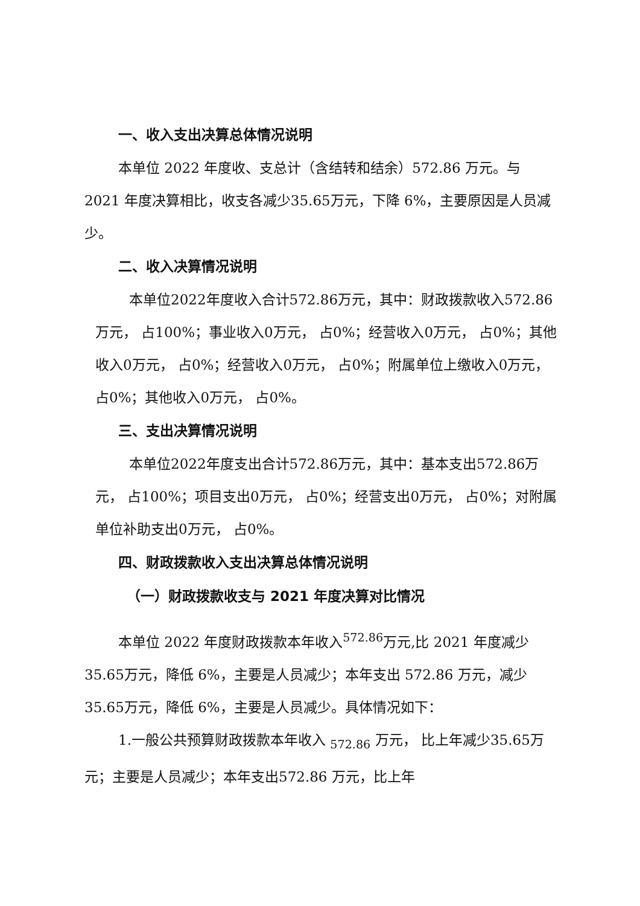一、收入支出决算总体情况说明
本单位 2022 年度收、支总计（含结转和结余）572.86 万元。与 2021 年度决算相比，收支各减少35.65万元，下降 6%，主要原因是人员减少。
二、收入决算情况说明
本单位2022年度收入合计572.86万元，其中：财政拨款收入572.86万元， 占100%；事业收入0万元， 占0%；经营收入0万元， 占0%；其他收入0万元， 占0%；经营收入0万元， 占0%；附属单位上缴收入0万元， 占0%；其他收入0万元， 占0%。
三、支出决算情况说明
本单位2022年度支出合计572.86万元，其中：基本支出572.86万元， 占100%；项目支出0万元， 占0%；经营支出0万元， 占0%；对附属单位补助支出0万元， 占0%。
四、财政拨款收入支出决算总体情况说明
（一）财政拨款收支与 2021 年度决算对比情况
本单位 2022 年度财政拨款本年收入<sup>572.86</sup>万元,比 2021 年度减少35.65万元，降低 6%，主要是人员减少；本年支出 572.86 万元，减少35.65万元，降低 6%，主要是人员减少。具体情况如下：
1.一般公共预算财政拨款本年收入 <sub>572.86</sub> 万元， 比上年减少35.65万元；主要是人员减少；本年支出572.86 万元，比上年